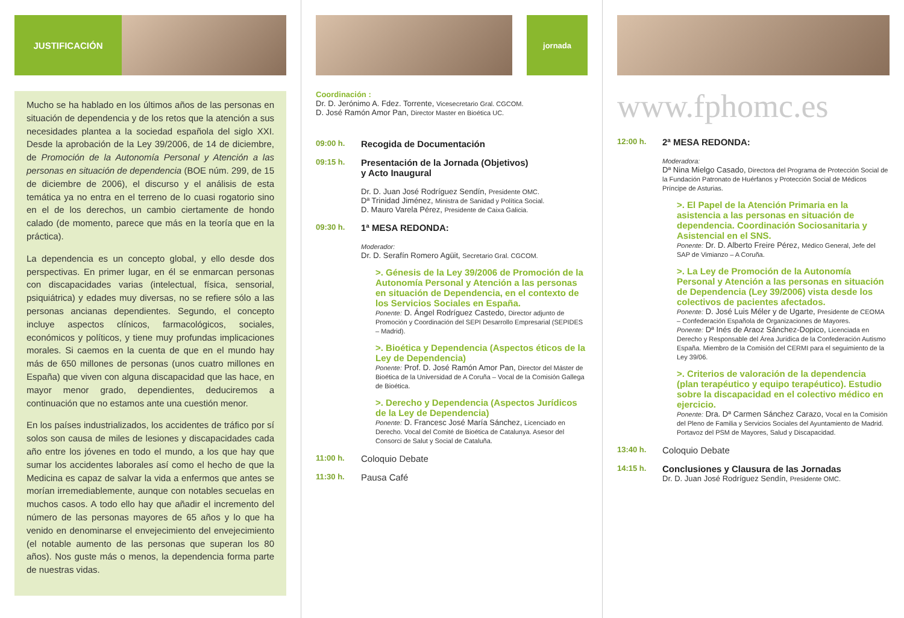JUSTIFICACIÓN
Mucho se ha hablado en los últimos años de las personas en situación de dependencia y de los retos que la atención a sus necesidades plantea a la sociedad española del siglo XXI. Desde la aprobación de la Ley 39/2006, de 14 de diciembre, de Promoción de la Autonomía Personal y Atención a las personas en situación de dependencia (BOE núm. 299, de 15 de diciembre de 2006), el discurso y el análisis de esta temática ya no entra en el terreno de lo cuasi rogatorio sino en el de los derechos, un cambio ciertamente de hondo calado (de momento, parece que más en la teoría que en la práctica).
La dependencia es un concepto global, y ello desde dos perspectivas. En primer lugar, en él se enmarcan personas con discapacidades varias (intelectual, física, sensorial, psiquiátrica) y edades muy diversas, no se refiere sólo a las personas ancianas dependientes. Segundo, el concepto incluye aspectos clínicos, farmacológicos, sociales, económicos y políticos, y tiene muy profundas implicaciones morales. Si caemos en la cuenta de que en el mundo hay más de 650 millones de personas (unos cuatro millones en España) que viven con alguna discapacidad que las hace, en mayor menor grado, dependientes, deduciremos a continuación que no estamos ante una cuestión menor.
En los países industrializados, los accidentes de tráfico por sí solos son causa de miles de lesiones y discapacidades cada año entre los jóvenes en todo el mundo, a los que hay que sumar los accidentes laborales así como el hecho de que la Medicina es capaz de salvar la vida a enfermos que antes se morían irremediablemente, aunque con notables secuelas en muchos casos. A todo ello hay que añadir el incremento del número de las personas mayores de 65 años y lo que ha venido en denominarse el envejecimiento del envejecimiento (el notable aumento de las personas que superan los 80 años). Nos guste más o menos, la dependencia forma parte de nuestras vidas.
jornada
Coordinación :
Dr. D. Jerónimo A. Fdez. Torrente, Vicesecretario Gral. CGCOM.
D. José Ramón Amor Pan, Director Master en Bioética UC.
09:00 h.
Recogida de Documentación
09:15 h.
Presentación de la Jornada (Objetivos)
y Acto Inaugural
Dr. D. Juan José Rodríguez Sendín, Presidente OMC.
Dª Trinidad Jiménez, Ministra de Sanidad y Política Social.
D. Mauro Varela Pérez, Presidente de Caixa Galicia.
09:30 h.
1ª MESA REDONDA:
Moderador:
Dr. D. Serafín Romero Agüit, Secretario Gral. CGCOM.
>. Génesis de la Ley 39/2006 de Promoción de la Autonomía Personal y Atención a las personas en situación de Dependencia, en el contexto de los Servicios Sociales en España.
Ponente: D. Ángel Rodríguez Castedo, Director adjunto de Promoción y Coordinación del SEPI Desarrollo Empresarial (SEPIDES – Madrid).
>. Bioética y Dependencia (Aspectos éticos de la Ley de Dependencia)
Ponente: Prof. D. José Ramón Amor Pan, Director del Máster de Bioética de la Universidad de A Coruña – Vocal de la Comisión Gallega de Bioética.
>. Derecho y Dependencia (Aspectos Jurídicos de la Ley de Dependencia)
Ponente: D. Francesc José María Sánchez, Licenciado en Derecho. Vocal del Comité de Bioética de Catalunya. Asesor del Consorci de Salut y Social de Cataluña.
11:00 h.
Coloquio Debate
11:30 h.
Pausa Café
www.fphomc.es
12:00 h.
2ª MESA REDONDA:
Moderadora:
Dª Nina Mielgo Casado, Directora del Programa de Protección Social de la Fundación Patronato de Huérfanos y Protección Social de Médicos Príncipe de Asturias.
>. El Papel de la Atención Primaria en la asistencia a las personas en situación de dependencia. Coordinación Sociosanitaria y Asistencial en el SNS.
Ponente: Dr. D. Alberto Freire Pérez, Médico General, Jefe del SAP de Vimianzo – A Coruña.
>. La Ley de Promoción de la Autonomía Personal y Atención a las personas en situación de Dependencia (Ley 39/2006) vista desde los colectivos de pacientes afectados.
Ponente: D. José Luis Méler y de Ugarte, Presidente de CEOMA – Confederación Española de Organizaciones de Mayores.
Ponente: Dª Inés de Araoz Sánchez-Dopico, Licenciada en Derecho y Responsable del Área Jurídica de la Confederación Autismo España. Miembro de la Comisión del CERMI para el seguimiento de la Ley 39/06.
>. Criterios de valoración de la dependencia (plan terapéutico y equipo terapéutico). Estudio sobre la discapacidad en el colectivo médico en ejercicio.
Ponente: Dra. Dª Carmen Sánchez Carazo, Vocal en la Comisión del Pleno de Familia y Servicios Sociales del Ayuntamiento de Madrid. Portavoz del PSM de Mayores, Salud y Discapacidad.
13:40 h.
Coloquio Debate
14:15 h.
Conclusiones y Clausura de las Jornadas
Dr. D. Juan José Rodríguez Sendín, Presidente OMC.